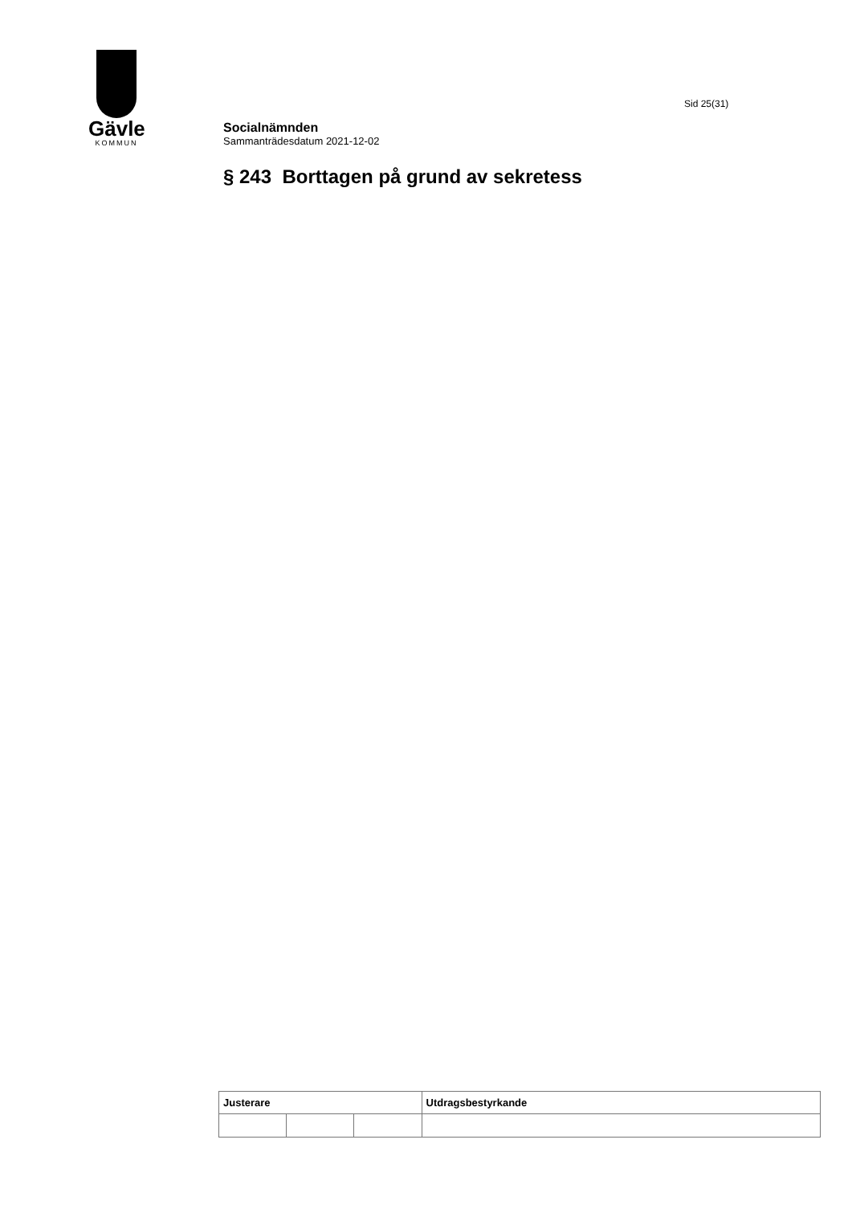Gävle
KOMMUN
Sid 25(31)
Socialnämnden
Sammanträdesdatum 2021-12-02
§ 243 Borttagen på grund av sekretess
| Justerare | | | Utdragsbestyrkande |
| --- | --- | --- | --- |